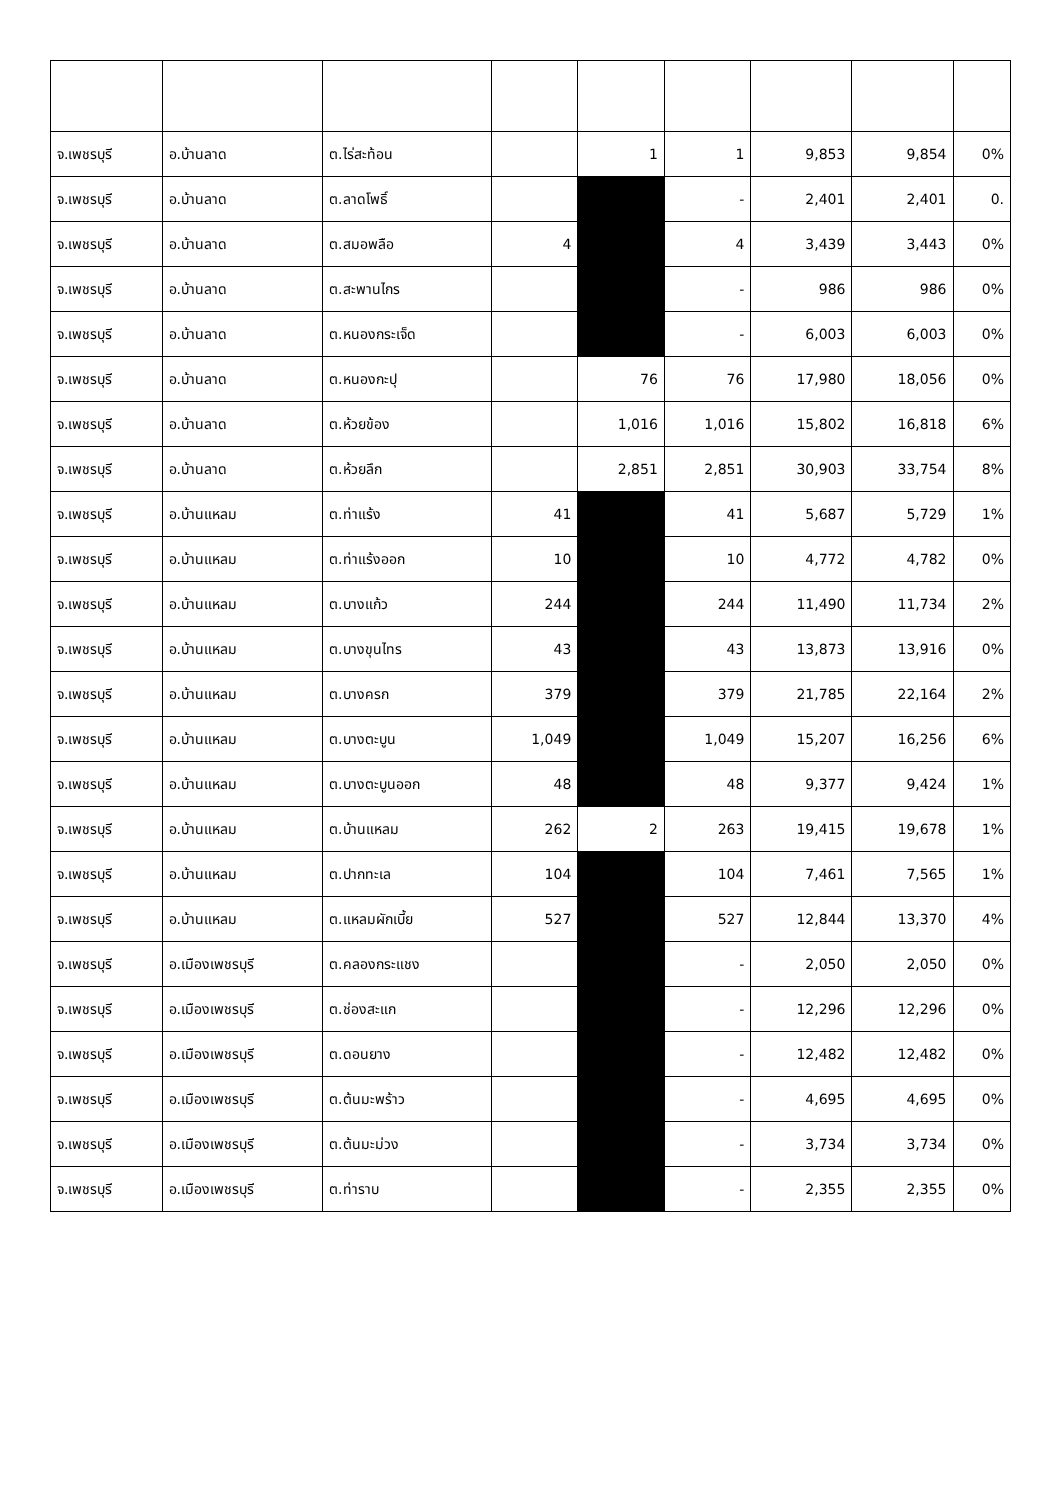| จ.เพชรบุรี | อ.บ้านลาด | ต.ไร่สะท้อน | | 1 | 1 | 9,853 | 9,854 | 0% |
| จ.เพชรบุรี | อ.บ้านลาด | ต.ลาดโพธิ์ | | | - | 2,401 | 2,401 | 0. |
| จ.เพชรบุรี | อ.บ้านลาด | ต.สมอพลือ | 4 | | 4 | 3,439 | 3,443 | 0% |
| จ.เพชรบุรี | อ.บ้านลาด | ต.สะพานไกร | | | - | 986 | 986 | 0% |
| จ.เพชรบุรี | อ.บ้านลาด | ต.หนองกระเจ็ด | | | - | 6,003 | 6,003 | 0% |
| จ.เพชรบุรี | อ.บ้านลาด | ต.หนองกะปุ | | 76 | 76 | 17,980 | 18,056 | 0% |
| จ.เพชรบุรี | อ.บ้านลาด | ต.ห้วยข้อง | | 1,016 | 1,016 | 15,802 | 16,818 | 6% |
| จ.เพชรบุรี | อ.บ้านลาด | ต.ห้วยลึก | | 2,851 | 2,851 | 30,903 | 33,754 | 8% |
| จ.เพชรบุรี | อ.บ้านแหลม | ต.ท่าแร้ง | 41 | | 41 | 5,687 | 5,729 | 1% |
| จ.เพชรบุรี | อ.บ้านแหลม | ต.ท่าแร้งออก | 10 | | 10 | 4,772 | 4,782 | 0% |
| จ.เพชรบุรี | อ.บ้านแหลม | ต.บางแก้ว | 244 | | 244 | 11,490 | 11,734 | 2% |
| จ.เพชรบุรี | อ.บ้านแหลม | ต.บางขุนไทร | 43 | | 43 | 13,873 | 13,916 | 0% |
| จ.เพชรบุรี | อ.บ้านแหลม | ต.บางครก | 379 | | 379 | 21,785 | 22,164 | 2% |
| จ.เพชรบุรี | อ.บ้านแหลม | ต.บางตะบูน | 1,049 | | 1,049 | 15,207 | 16,256 | 6% |
| จ.เพชรบุรี | อ.บ้านแหลม | ต.บางตะบูนออก | 48 | | 48 | 9,377 | 9,424 | 1% |
| จ.เพชรบุรี | อ.บ้านแหลม | ต.บ้านแหลม | 262 | 2 | 263 | 19,415 | 19,678 | 1% |
| จ.เพชรบุรี | อ.บ้านแหลม | ต.ปากทะเล | 104 | | 104 | 7,461 | 7,565 | 1% |
| จ.เพชรบุรี | อ.บ้านแหลม | ต.แหลมผักเบี้ย | 527 | | 527 | 12,844 | 13,370 | 4% |
| จ.เพชรบุรี | อ.เมืองเพชรบุรี | ต.คลองกระแชง | | | - | 2,050 | 2,050 | 0% |
| จ.เพชรบุรี | อ.เมืองเพชรบุรี | ต.ช่องสะแก | | | - | 12,296 | 12,296 | 0% |
| จ.เพชรบุรี | อ.เมืองเพชรบุรี | ต.ดอนยาง | | | - | 12,482 | 12,482 | 0% |
| จ.เพชรบุรี | อ.เมืองเพชรบุรี | ต.ต้นมะพร้าว | | | - | 4,695 | 4,695 | 0% |
| จ.เพชรบุรี | อ.เมืองเพชรบุรี | ต.ต้นมะม่วง | | | - | 3,734 | 3,734 | 0% |
| จ.เพชรบุรี | อ.เมืองเพชรบุรี | ต.ท่าราบ | | | - | 2,355 | 2,355 | 0% |